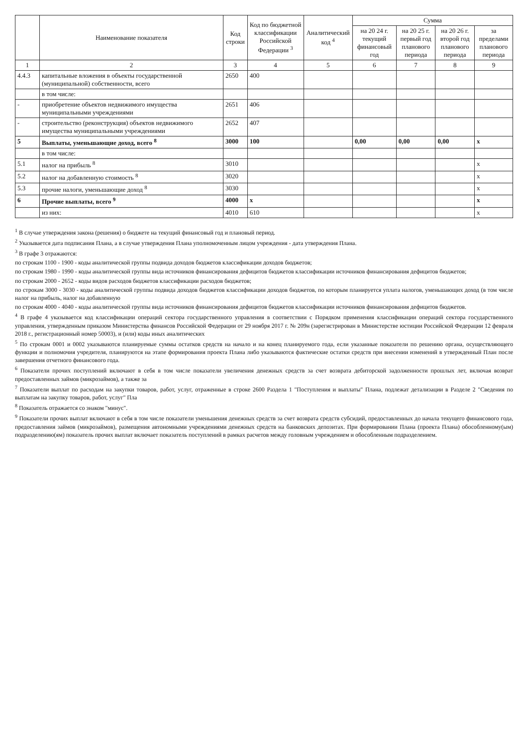| | Наименование показателя | Код строки | Код по бюджетной классификации Российской Федерации <sup>3</sup> | Аналитический код <sup>4</sup> | Сумма | | | |
| --- | --- | --- | --- | --- | --- | --- | --- | --- |
| | | | | | на 20 24 г. текущий финансовый год | на 20 25 г. первый год планового периода | на 20 26 г. второй год планового периода | за пределами планового периода |
| 1 | 2 | 3 | 4 | 5 | 6 | 7 | 8 | 9 |
| 4.4.3 | капитальные вложения в объекты государственной (муниципальной) собственности, всего | 2650 | 400 | | | | | |
| | в том числе: | | | | | | | |
| - | приобретение объектов недвижимого имущества муниципальными учреждениями | 2651 | 406 | | | | | |
| - | строительство (реконструкция) объектов недвижимого имущества муниципальными учреждениями | 2652 | 407 | | | | | |
| 5 | Выплаты, уменьшающие доход, всего <sup>8</sup> | 3000 | 100 | | 0,00 | 0,00 | 0,00 | х |
| | в том числе: | | | | | | | |
| 5.1 | налог на прибыль <sup>8</sup> | 3010 | | | | | | х |
| 5.2 | налог на добавленную стоимость <sup>8</sup> | 3020 | | | | | | х |
| 5.3 | прочие налоги, уменьшающие доход <sup>8</sup> | 3030 | | | | | | х |
| 6 | Прочие выплаты, всего <sup>9</sup> | 4000 | х | | | | | х |
| | из них: | 4010 | 610 | | | | | х |
<sup>1</sup> В случае утверждения закона (решения) о бюджете на текущий финансовый год и плановый период.
<sup>2</sup> Указывается дата подписания Плана, а в случае утверждения Плана уполномоченным лицом учреждения - дата утверждения Плана.
<sup>3</sup> В графе 3 отражаются:
по строкам 1100 - 1900 - коды аналитической группы подвида доходов бюджетов классификации доходов бюджетов;
по строкам 1980 - 1990 - коды аналитической группы вида источников финансирования дефицитов бюджетов классификации источников финансирования дефицитов бюджетов;
по строкам 2000 - 2652 - коды видов расходов бюджетов классификации расходов бюджетов;
по строкам 3000 - 3030 - коды аналитической группы подвида доходов бюджетов классификации доходов бюджетов, по которым планируется уплата налогов, уменьшающих доход (в том числе налог на прибыль, налог на добавленную
по строкам 4000 - 4040 - коды аналитической группы вида источников финансирования дефицитов бюджетов классификации источников финансирования дефицитов бюджетов.
<sup>4</sup> В графе 4 указывается код классификации операций сектора государственного управления в соответствии с Порядком применения классификации операций сектора государственного управления, утвержденным приказом Министерства финансов Российской Федерации от 29 ноября 2017 г. № 209н (зарегистрирован в Министерстве юстиции Российской Федерации 12 февраля 2018 г., регистрационный номер 50003), и (или) коды иных аналитических
<sup>5</sup> По строкам 0001 и 0002 указываются планируемые суммы остатков средств на начало и на конец планируемого года, если указанные показатели по решению органа, осуществляющего функции и полномочия учредителя, планируются на этапе формирования проекта Плана либо указываются фактические остатки средств при внесении изменений в утвержденный План после завершения отчетного финансового года.
<sup>6</sup> Показатели прочих поступлений включают в себя в том числе показатели увеличения денежных средств за счет возврата дебиторской задолженности прошлых лет, включая возврат предоставленных займов (микрозаймов), а также за
<sup>7</sup> Показатели выплат по расходам на закупки товаров, работ, услуг, отраженные в строке 2600 Раздела 1 "Поступления и выплаты" Плана, подлежат детализации в Разделе 2 "Сведения по выплатам на закупку товаров, работ, услуг" Пла
<sup>8</sup> Показатель отражается со знаком "минус".
<sup>9</sup> Показатели прочих выплат включают в себя в том числе показатели уменьшения денежных средств за счет возврата средств субсидий, предоставленных до начала текущего финансового года, предоставления займов (микрозаймов), размещения автономными учреждениями денежных средств на банковских депозитах. При формировании Плана (проекта Плана) обособленному(ым) подразделению(ям) показатель прочих выплат включает показатель поступлений в рамках расчетов между головным учреждением и обособленным подразделением.